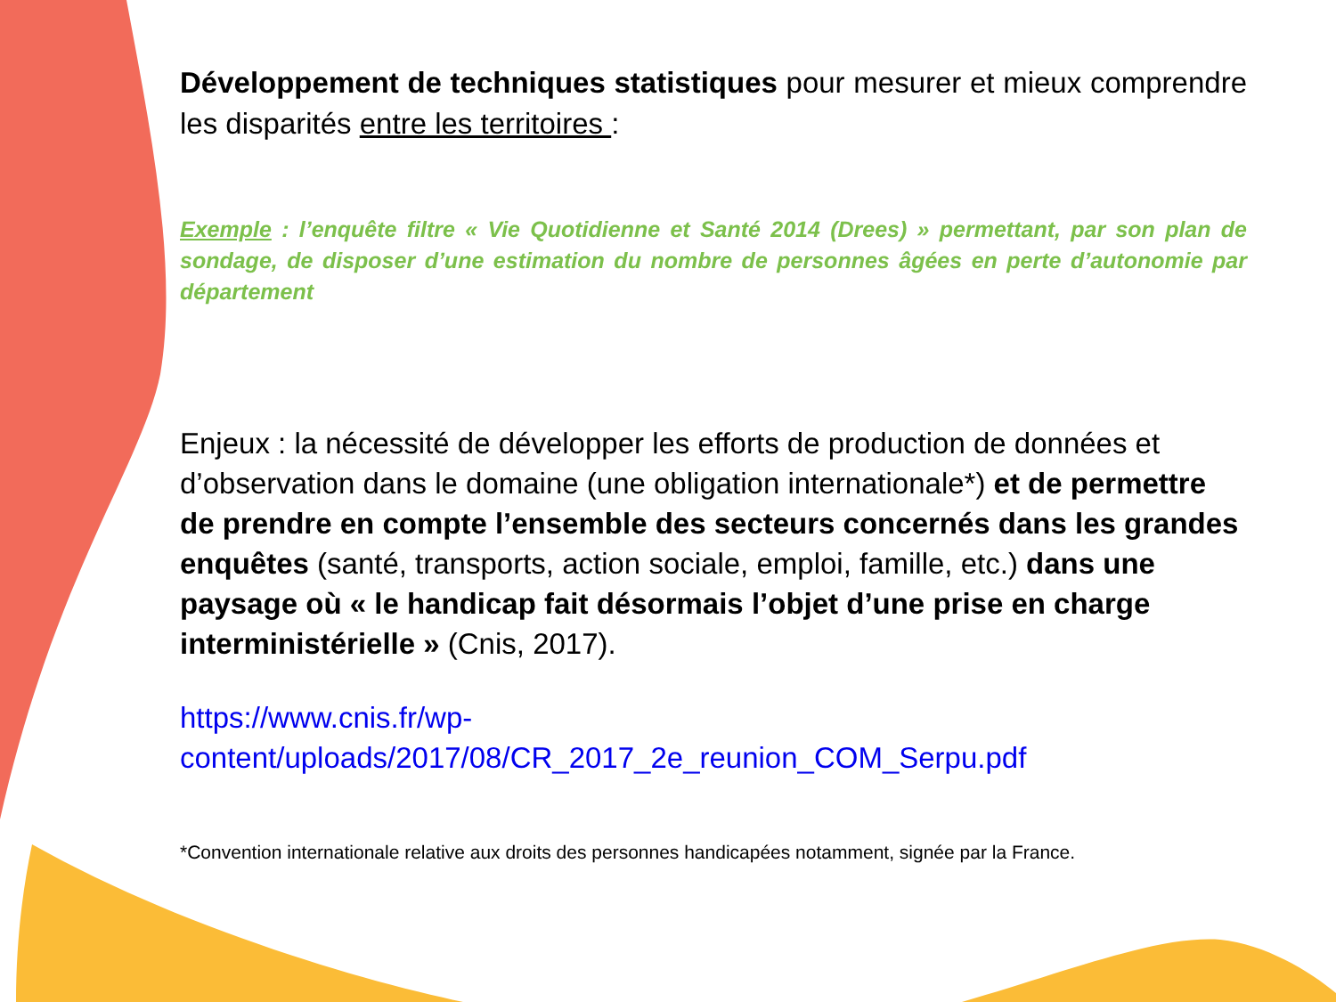Développement de techniques statistiques pour mesurer et mieux comprendre les disparités entre les territoires :
Exemple : l’enquête filtre « Vie Quotidienne et Santé 2014 (Drees) » permettant, par son plan de sondage, de disposer d’une estimation du nombre de personnes âgées en perte d’autonomie par département
Enjeux : la nécessité de développer les efforts de production de données et d’observation dans le domaine (une obligation internationale*) et de permettre de prendre en compte l’ensemble des secteurs concernés dans les grandes enquêtes (santé, transports, action sociale, emploi, famille, etc.) dans une paysage où « le handicap fait désormais l’objet d’une prise en charge interministérielle » (Cnis, 2017).
https://www.cnis.fr/wp-
content/uploads/2017/08/CR_2017_2e_reunion_COM_Serpu.pdf
*Convention internationale relative aux droits des personnes handicapées notamment, signée par la France.